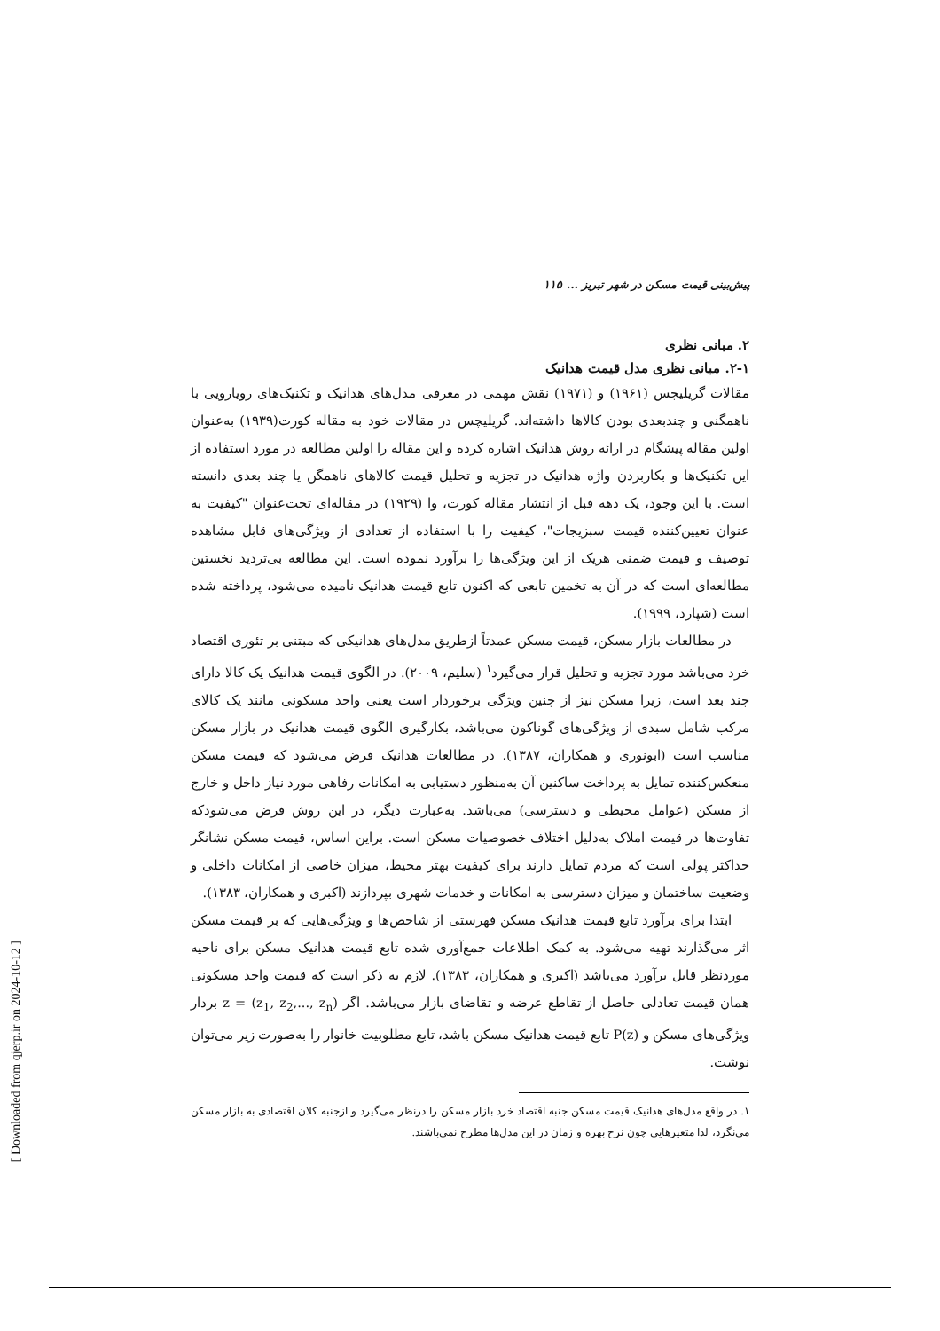پیش‌بینی قیمت مسکن در شهر تبریز ... ۱۱۵
۲. مبانی نظری
۲-۱. مبانی نظری مدل قیمت هدانیک
مقالات گریلیچس (۱۹۶۱) و (۱۹۷۱) نقش مهمی در معرفی مدل‌های هدانیک و تکنیک‌های رویارویی با ناهمگنی و چندبعدی بودن کالاها داشته‌اند. گریلیچس در مقالات خود به مقاله کورت(۱۹۳۹) به‌عنوان اولین مقاله پیشگام در ارائه روش هدانیک اشاره کرده و این مقاله را اولین مطالعه در مورد استفاده از این تکنیک‌ها و بکاربردن واژه هدانیک در تجزیه و تحلیل قیمت کالاهای ناهمگن یا چند بعدی دانسته است. با این وجود، یک دهه قبل از انتشار مقاله کورت، وا (۱۹۲۹) در مقاله‌ای تحت‌عنوان "کیفیت به عنوان تعیین‌کننده قیمت سبزیجات"، کیفیت را با استفاده از تعدادی از ویژگی‌های قابل مشاهده توصیف و قیمت ضمنی هریک از این ویژگی‌ها را برآورد نموده است. این مطالعه بی‌تردید نخستین مطالعه‌ای است که در آن به تخمین تابعی که اکنون تابع قیمت هدانیک نامیده می‌شود، پرداخته شده است (شپارد، ۱۹۹۹).
در مطالعات بازار مسکن، قیمت مسکن عمدتاً ازطریق مدل‌های هدانیکی که مبتنی بر تئوری اقتصاد خرد می‌باشد مورد تجزیه و تحلیل قرار می‌گیرد<sup>۱</sup> (سلیم، ۲۰۰۹). در الگوی قیمت هدانیک یک کالا دارای چند بعد است، زیرا مسکن نیز از چنین ویژگی برخوردار است یعنی واحد مسکونی مانند یک کالای مرکب شامل سبدی از ویژگی‌های گوناکون می‌باشد، بکارگیری الگوی قیمت هدانیک در بازار مسکن مناسب است (ابونوری و همکاران، ۱۳۸۷). در مطالعات هدانیک فرض می‌شود که قیمت مسکن منعکس‌کننده تمایل به پرداخت ساکنین آن به‌منظور دستیابی به امکانات رفاهی مورد نیاز داخل و خارج از مسکن (عوامل محیطی و دسترسی) می‌باشد. به‌عبارت دیگر، در این روش فرض می‌شودکه تفاوت‌ها در قیمت املاک به‌دلیل اختلاف خصوصیات مسکن است. براین اساس، قیمت مسکن نشانگر حداکثر پولی است که مردم تمایل دارند برای کیفیت بهتر محیط، میزان خاصی از امکانات داخلی و وضعیت ساختمان و میزان دسترسی به امکانات و خدمات شهری بپردازند (اکبری و همکاران، ۱۳۸۳).
ابتدا برای برآورد تابع قیمت هدانیک مسکن فهرستی از شاخص‌ها و ویژگی‌هایی که بر قیمت مسکن اثر می‌گذارند تهیه می‌شود. به کمک اطلاعات جمع‌آوری شده تابع قیمت هدانیک مسکن برای ناحیه موردنظر قابل برآورد می‌باشد (اکبری و همکاران، ۱۳۸۳). لازم به ذکر است که قیمت واحد مسکونی همان قیمت تعادلی حاصل از تقاطع عرضه و تقاضای بازار می‌باشد. اگر z = (z<sub>1</sub>, z<sub>2</sub>,..., z<sub>n</sub>) بردار ویژگی‌های مسکن و P(z) تابع قیمت هدانیک مسکن باشد، تابع مطلوبیت خانوار را به‌صورت زیر می‌توان نوشت.
۱. در واقع مدل‌های هدانیک قیمت مسکن جنبه اقتصاد خرد بازار مسکن را درنظر می‌گیرد و ازجنبه کلان اقتصادی به بازار مسکن می‌نگرد، لذا متغیرهایی چون نرخ بهره و زمان در این مدل‌ها مطرح نمی‌باشند.
[ Downloaded from qjerp.ir on 2024-10-12 ]